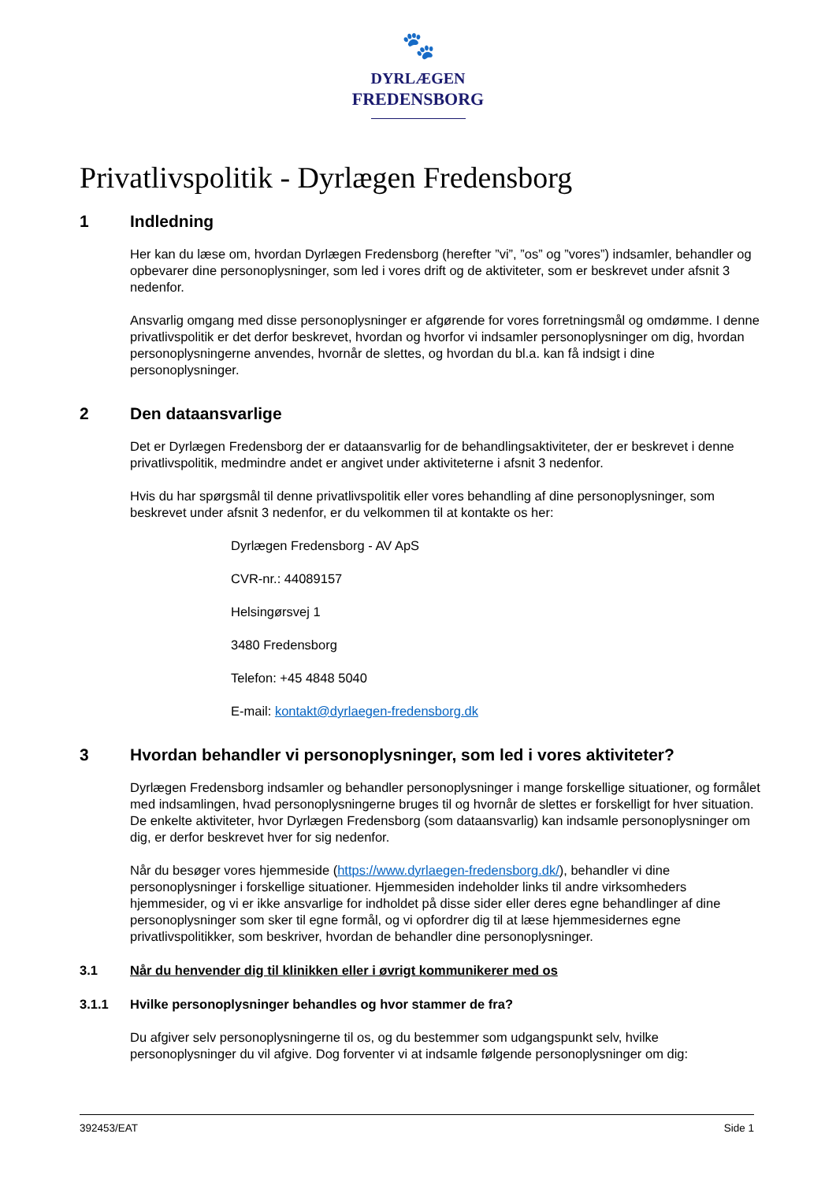🐾
DYRLÆGEN
FREDENSBORG
Privatlivspolitik - Dyrlægen Fredensborg
1 Indledning
Her kan du læse om, hvordan Dyrlægen Fredensborg (herefter ”vi”, ”os” og ”vores”) indsamler, behandler og opbevarer dine personoplysninger, som led i vores drift og de aktiviteter, som er beskrevet under afsnit 3 nedenfor.
Ansvarlig omgang med disse personoplysninger er afgørende for vores forretningsmål og omdømme. I denne privatlivspolitik er det derfor beskrevet, hvordan og hvorfor vi indsamler personoplysninger om dig, hvordan personoplysningerne anvendes, hvornår de slettes, og hvordan du bl.a. kan få indsigt i dine personoplysninger.
2 Den dataansvarlige
Det er Dyrlægen Fredensborg der er dataansvarlig for de behandlingsaktiviteter, der er beskrevet i denne privatlivspolitik, medmindre andet er angivet under aktiviteterne i afsnit 3 nedenfor.
Hvis du har spørgsmål til denne privatlivspolitik eller vores behandling af dine personoplysninger, som beskrevet under afsnit 3 nedenfor, er du velkommen til at kontakte os her:
Dyrlægen Fredensborg - AV ApS
CVR-nr.: 44089157
Helsingørsvej 1
3480 Fredensborg
Telefon: +45 4848 5040
E-mail: kontakt@dyrlaegen-fredensborg.dk
3 Hvordan behandler vi personoplysninger, som led i vores aktiviteter?
Dyrlægen Fredensborg indsamler og behandler personoplysninger i mange forskellige situationer, og formålet med indsamlingen, hvad personoplysningerne bruges til og hvornår de slettes er forskelligt for hver situation. De enkelte aktiviteter, hvor Dyrlægen Fredensborg (som dataansvarlig) kan indsamle personoplysninger om dig, er derfor beskrevet hver for sig nedenfor.
Når du besøger vores hjemmeside (https://www.dyrlaegen-fredensborg.dk/), behandler vi dine personoplysninger i forskellige situationer. Hjemmesiden indeholder links til andre virksomheders hjemmesider, og vi er ikke ansvarlige for indholdet på disse sider eller deres egne behandlinger af dine personoplysninger som sker til egne formål, og vi opfordrer dig til at læse hjemmesidernes egne privatlivspolitikker, som beskriver, hvordan de behandler dine personoplysninger.
3.1 Når du henvender dig til klinikken eller i øvrigt kommunikerer med os
3.1.1 Hvilke personoplysninger behandles og hvor stammer de fra?
Du afgiver selv personoplysningerne til os, og du bestemmer som udgangspunkt selv, hvilke personoplysninger du vil afgive. Dog forventer vi at indsamle følgende personoplysninger om dig:
392453/EAT Side 1